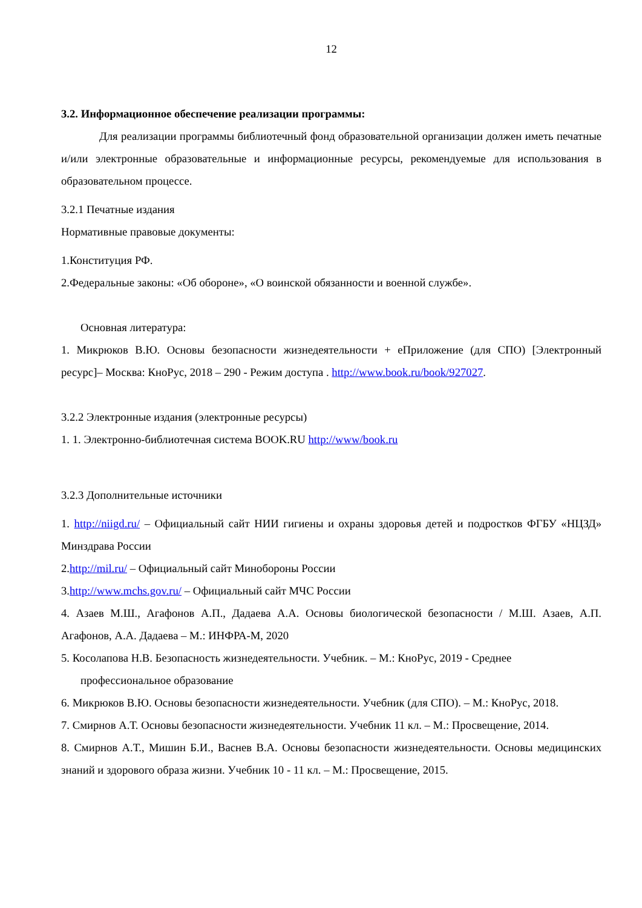12
3.2. Информационное обеспечение реализации программы:
Для реализации программы библиотечный фонд образовательной организации должен иметь печатные и/или электронные образовательные и информационные ресурсы, рекомендуемые для использования в образовательном процессе.
3.2.1 Печатные издания
Нормативные правовые документы:
1.Конституция РФ.
2.Федеральные законы: «Об обороне», «О воинской обязанности и военной службе».
Основная литература:
1. Микрюков В.Ю. Основы безопасности жизнедеятельности + еПриложение (для СПО) [Электронный ресурс]– Москва: КноРус, 2018 – 290 - Режим доступа . http://www.book.ru/book/927027.
3.2.2 Электронные издания (электронные ресурсы)
1. 1. Электронно-библиотечная система BOOK.RU http://www/book.ru
3.2.3 Дополнительные источники
1. http://niigd.ru/ – Официальный сайт НИИ гигиены и охраны здоровья детей и подростков ФГБУ «НЦЗД» Минздрава России
2.http://mil.ru/ – Официальный сайт Минобороны России
3.http://www.mchs.gov.ru/ – Официальный сайт МЧС России
4. Азаев М.Ш., Агафонов А.П., Дадаева А.А. Основы биологической безопасности / М.Ш. Азаев, А.П. Агафонов, А.А. Дадаева – М.: ИНФРА-М, 2020
5. Косолапова Н.В. Безопасность жизнедеятельности. Учебник. – М.: КноРус, 2019 - Среднее
профессиональное образование
6. Микрюков В.Ю. Основы безопасности жизнедеятельности. Учебник (для СПО). – М.: КноРус, 2018.
7. Смирнов А.Т. Основы безопасности жизнедеятельности. Учебник 11 кл. – М.: Просвещение, 2014.
8. Смирнов А.Т., Мишин Б.И., Васнев В.А. Основы безопасности жизнедеятельности. Основы медицинских знаний и здорового образа жизни. Учебник 10 - 11 кл. – М.: Просвещение, 2015.